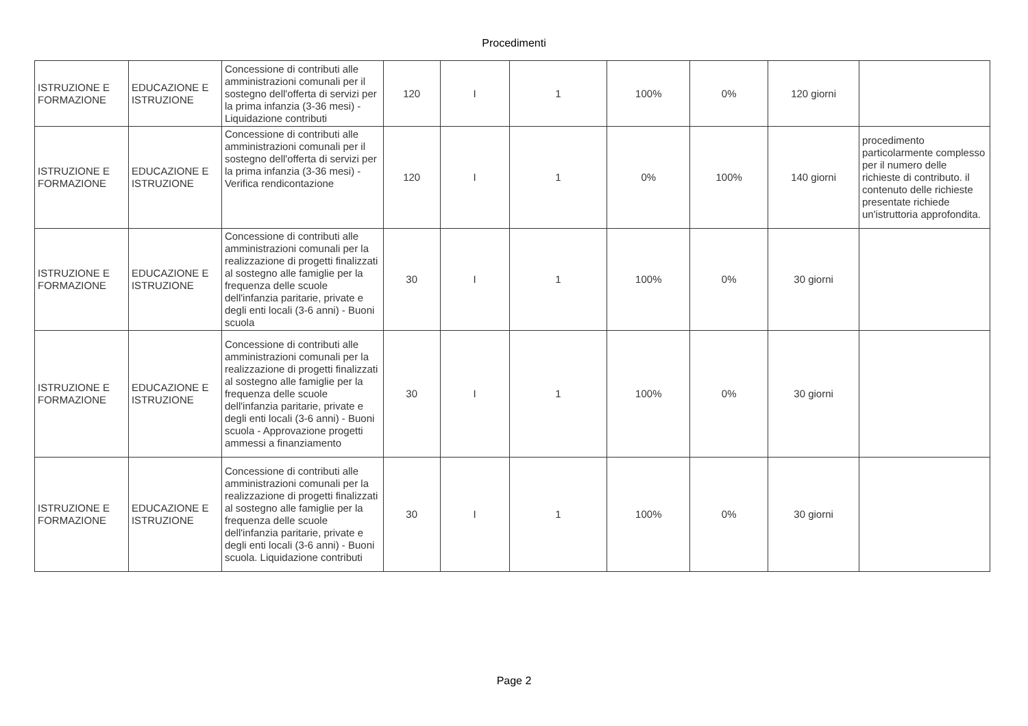Procedimenti
| ISTRUZIONE E FORMAZIONE | EDUCAZIONE E ISTRUZIONE | Concessione di contributi alle amministrazioni comunali per il sostegno dell'offerta di servizi per la prima infanzia (3-36 mesi) - Liquidazione contributi | 120 | I | 1 | 100% | 0% | 120 giorni | |
| ISTRUZIONE E FORMAZIONE | EDUCAZIONE E ISTRUZIONE | Concessione di contributi alle amministrazioni comunali per il sostegno dell'offerta di servizi per la prima infanzia (3-36 mesi) - Verifica rendicontazione | 120 | I | 1 | 0% | 100% | 140 giorni | procedimento particolarmente complesso per il numero delle richieste di contributo. il contenuto delle richieste presentate richiede un'istruttoria approfondita. |
| ISTRUZIONE E FORMAZIONE | EDUCAZIONE E ISTRUZIONE | Concessione di contributi alle amministrazioni comunali per la realizzazione di progetti finalizzati al sostegno alle famiglie per la frequenza delle scuole dell'infanzia paritarie, private e degli enti locali (3-6 anni) - Buoni scuola | 30 | I | 1 | 100% | 0% | 30 giorni | |
| ISTRUZIONE E FORMAZIONE | EDUCAZIONE E ISTRUZIONE | Concessione di contributi alle amministrazioni comunali per la realizzazione di progetti finalizzati al sostegno alle famiglie per la frequenza delle scuole dell'infanzia paritarie, private e degli enti locali (3-6 anni) - Buoni scuola - Approvazione progetti ammessi a finanziamento | 30 | I | 1 | 100% | 0% | 30 giorni | |
| ISTRUZIONE E FORMAZIONE | EDUCAZIONE E ISTRUZIONE | Concessione di contributi alle amministrazioni comunali per la realizzazione di progetti finalizzati al sostegno alle famiglie per la frequenza delle scuole dell'infanzia paritarie, private e degli enti locali (3-6 anni) - Buoni scuola. Liquidazione contributi | 30 | I | 1 | 100% | 0% | 30 giorni | |
Page 2